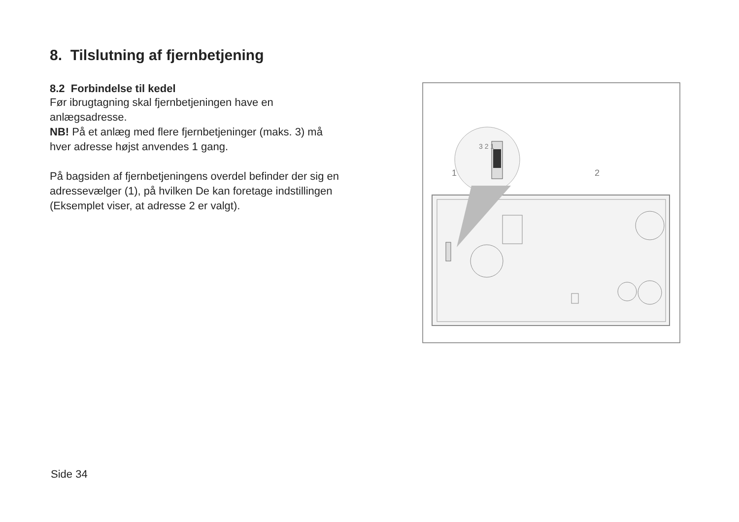8. Tilslutning af fjernbetjening
8.2 Forbindelse til kedel
Før ibrugtagning skal fjernbetjeningen have en anlægsadresse.
NB! På et anlæg med flere fjernbetjeninger (maks. 3) må hver adresse højst anvendes 1 gang.
På bagsiden af fjernbetjeningens overdel befinder der sig en adressevælger (1), på hvilken De kan foretage indstillingen (Eksemplet viser, at adresse 2 er valgt).
1
2
3 2 1
Side 34